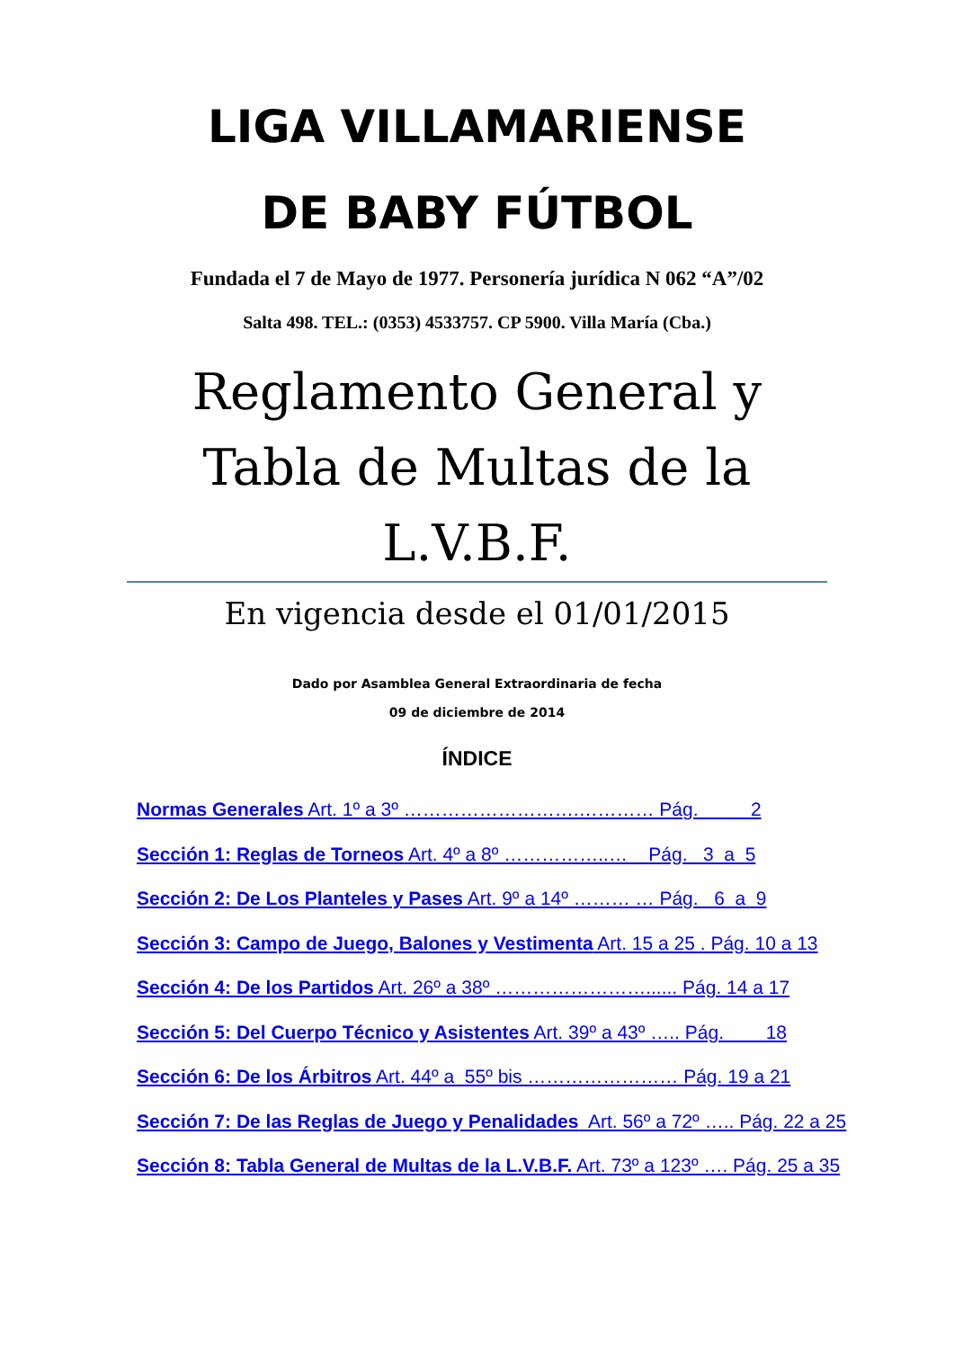LIGA VILLAMARIENSE
DE BABY FÚTBOL
Fundada el 7 de Mayo de 1977. Personería jurídica N 062 “A”/02
Salta 498. TEL.: (0353) 4533757. CP 5900. Villa María (Cba.)
Reglamento General y
Tabla de Multas de la
L.V.B.F.
En vigencia desde el 01/01/2015
Dado por Asamblea General Extraordinaria de fecha
09 de diciembre de 2014
ÍNDICE
Normas Generales Art. 1º a 3º ……………………….………… Pág. 2
Sección 1: Reglas de Torneos Art. 4º a 8º ……………..… Pág. 3 a 5
Sección 2: De Los Planteles y Pases Art. 9º a 14º ……… … Pág. 6 a 9
Sección 3: Campo de Juego, Balones y Vestimenta Art. 15 a 25 . Pág. 10 a 13
Sección 4: De los Partidos Art. 26º a 38º ……………………...... Pág. 14 a 17
Sección 5: Del Cuerpo Técnico y Asistentes Art. 39º a 43º ….. Pág. 18
Sección 6: De los Árbitros Art. 44º a 55º bis …………………… Pág. 19 a 21
Sección 7: De las Reglas de Juego y Penalidades Art. 56º a 72º ….. Pág. 22 a 25
Sección 8: Tabla General de Multas de la L.V.B.F. Art. 73º a 123º …. Pág. 25 a 35